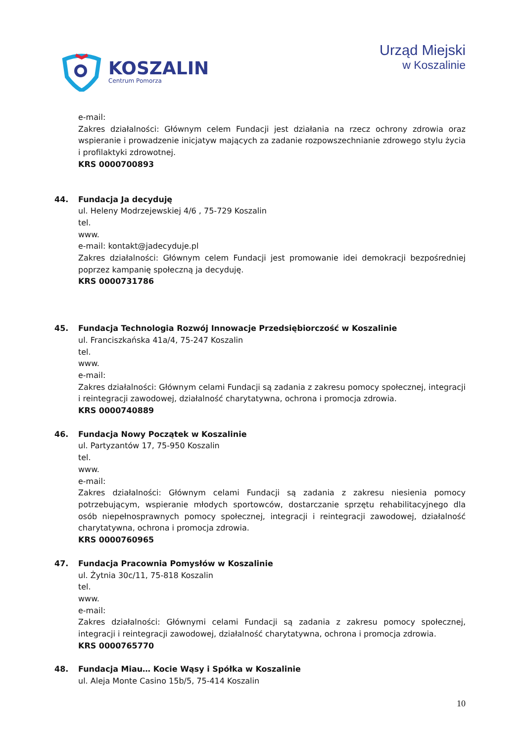KOSZALIN
Centrum Pomorza
Urząd Miejski
w Koszalinie
e-mail:
Zakres działalności: Głównym celem Fundacji jest działania na rzecz ochrony zdrowia oraz wspieranie i prowadzenie inicjatyw mających za zadanie rozpowszechnianie zdrowego stylu życia i profilaktyki zdrowotnej.
KRS 0000700893
44. Fundacja Ja decyduję
ul. Heleny Modrzejewskiej 4/6 , 75-729 Koszalin
tel.
www.
e-mail: kontakt@jadecyduje.pl
Zakres działalności: Głównym celem Fundacji jest promowanie idei demokracji bezpośredniej poprzez kampanię społeczną ja decyduję.
KRS 0000731786
45. Fundacja Technologia Rozwój Innowacje Przedsiębiorczość w Koszalinie
ul. Franciszkańska 41a/4, 75-247 Koszalin
tel.
www.
e-mail:
Zakres działalności: Głównym celami Fundacji są zadania z zakresu pomocy społecznej, integracji i reintegracji zawodowej, działalność charytatywna, ochrona i promocja zdrowia.
KRS 0000740889
46. Fundacja Nowy Początek w Koszalinie
ul. Partyzantów 17, 75-950 Koszalin
tel.
www.
e-mail:
Zakres działalności: Głównym celami Fundacji są zadania z zakresu niesienia pomocy potrzebującym, wspieranie młodych sportowców, dostarczanie sprzętu rehabilitacyjnego dla osób niepełnosprawnych pomocy społecznej, integracji i reintegracji zawodowej, działalność charytatywna, ochrona i promocja zdrowia.
KRS 0000760965
47. Fundacja Pracownia Pomysłów w Koszalinie
ul. Żytnia 30c/11, 75-818 Koszalin
tel.
www.
e-mail:
Zakres działalności: Głównymi celami Fundacji są zadania z zakresu pomocy społecznej, integracji i reintegracji zawodowej, działalność charytatywna, ochrona i promocja zdrowia.
KRS 0000765770
48. Fundacja Miau… Kocie Wąsy i Spółka w Koszalinie
ul. Aleja Monte Casino 15b/5, 75-414 Koszalin
10